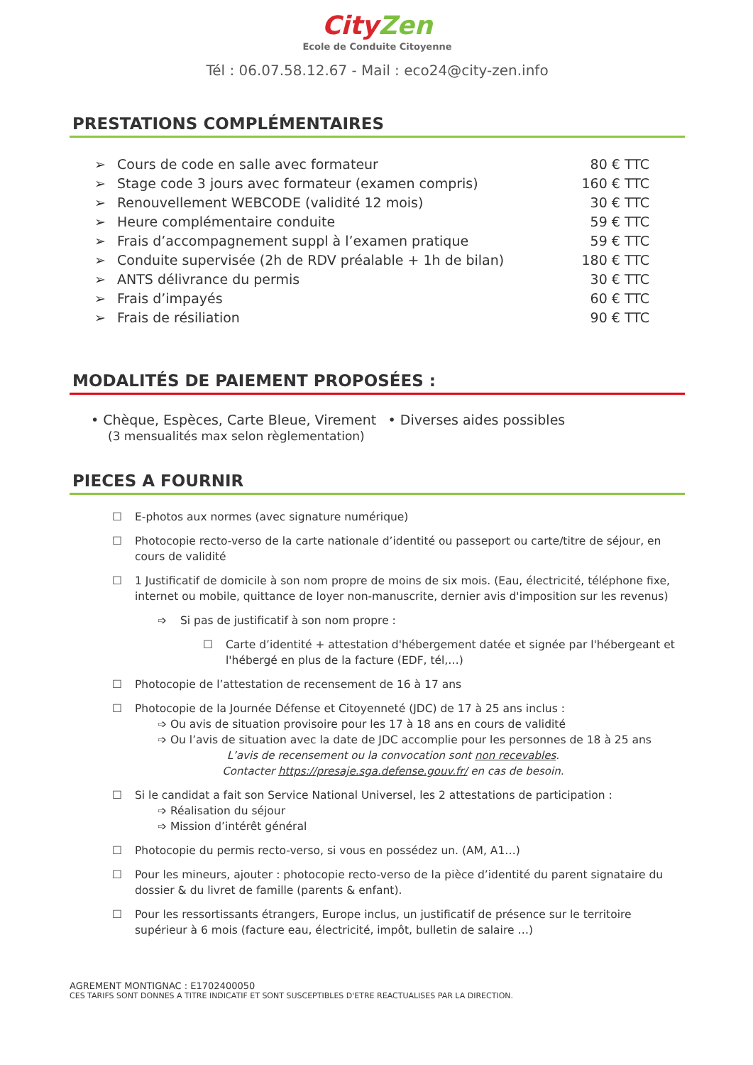CityZen
Ecole de Conduite Citoyenne
Tél : 06.07.58.12.67 - Mail : eco24@city-zen.info
PRESTATIONS COMPLÉMENTAIRES
➢ Cours de code en salle avec formateur 80 € TTC
➢ Stage code 3 jours avec formateur (examen compris) 160 € TTC
➢ Renouvellement WEBCODE (validité 12 mois) 30 € TTC
➢ Heure complémentaire conduite 59 € TTC
➢ Frais d’accompagnement suppl à l’examen pratique 59 € TTC
➢ Conduite supervisée (2h de RDV préalable + 1h de bilan) 180 € TTC
➢ ANTS délivrance du permis 30 € TTC
➢ Frais d’impayés 60 € TTC
➢ Frais de résiliation 90 € TTC
MODALITÉS DE PAIEMENT PROPOSÉES :
• Chèque, Espèces, Carte Bleue, Virement
(3 mensualités max selon règlementation)
• Diverses aides possibles
PIECES A FOURNIR
☐ E-photos aux normes (avec signature numérique)
☐ Photocopie recto-verso de la carte nationale d’identité ou passeport ou carte/titre de séjour, en cours de validité
☐ 1 Justificatif de domicile à son nom propre de moins de six mois. (Eau, électricité, téléphone fixe, internet ou mobile, quittance de loyer non-manuscrite, dernier avis d'imposition sur les revenus)
➩ Si pas de justificatif à son nom propre :
☐ Carte d’identité + attestation d'hébergement datée et signée par l'hébergeant et l'hébergé en plus de la facture (EDF, tél,…)
☐ Photocopie de l’attestation de recensement de 16 à 17 ans
☐ Photocopie de la Journée Défense et Citoyenneté (JDC) de 17 à 25 ans inclus :
➩ Ou avis de situation provisoire pour les 17 à 18 ans en cours de validité
➩ Ou l’avis de situation avec la date de JDC accomplie pour les personnes de 18 à 25 ans
L’avis de recensement ou la convocation sont non recevables.
Contacter https://presaje.sga.defense.gouv.fr/ en cas de besoin.
☐ Si le candidat a fait son Service National Universel, les 2 attestations de participation :
➩ Réalisation du séjour
➩ Mission d’intérêt général
☐ Photocopie du permis recto-verso, si vous en possédez un. (AM, A1…)
☐ Pour les mineurs, ajouter : photocopie recto-verso de la pièce d’identité du parent signataire du dossier & du livret de famille (parents & enfant).
☐ Pour les ressortissants étrangers, Europe inclus, un justificatif de présence sur le territoire supérieur à 6 mois (facture eau, électricité, impôt, bulletin de salaire …)
AGREMENT MONTIGNAC : E1702400050
CES TARIFS SONT DONNES A TITRE INDICATIF ET SONT SUSCEPTIBLES D'ETRE REACTUALISES PAR LA DIRECTION.